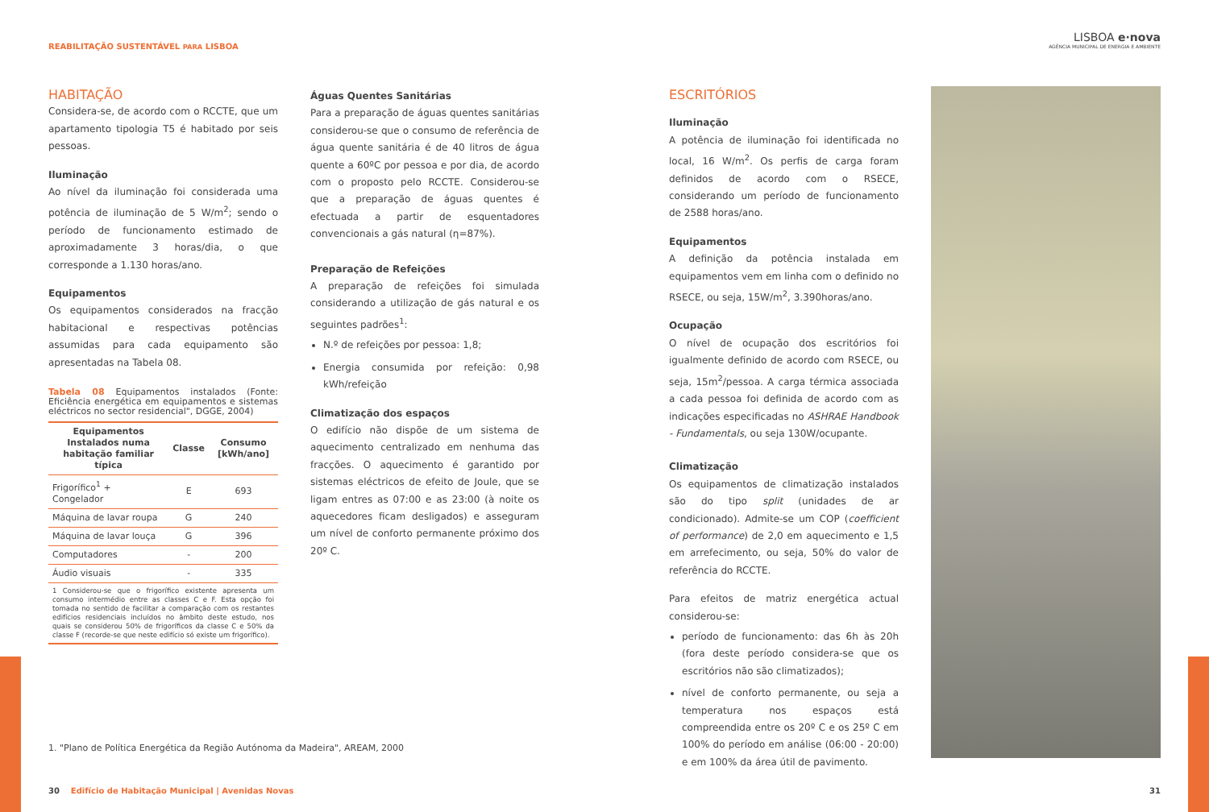REABILITAÇÃO SUSTENTÁVEL PARA LISBOA
LISBOA e·nova
AGÊNCIA MUNICIPAL DE ENERGIA E AMBIENTE
HABITAÇÃO
Considera-se, de acordo com o RCCTE, que um apartamento tipologia T5 é habitado por seis pessoas.
Iluminação
Ao nível da iluminação foi considerada uma potência de iluminação de 5 W/m<sup>2</sup>; sendo o período de funcionamento estimado de aproximadamente 3 horas/dia, o que corresponde a 1.130 horas/ano.
Equipamentos
Os equipamentos considerados na fracção habitacional e respectivas potências assumidas para cada equipamento são apresentadas na Tabela 08.
Tabela 08 Equipamentos instalados (Fonte: Eficiência energética em equipamentos e sistemas eléctricos no sector residencial", DGGE, 2004)
| Equipamentos Instalados numa habitação familiar típica | Classe | Consumo [kWh/ano] |
| --- | --- | --- |
| Frigorífico<sup>1</sup> + Congelador | E | 693 |
| Máquina de lavar roupa | G | 240 |
| Máquina de lavar louça | G | 396 |
| Computadores | - | 200 |
| Áudio visuais | - | 335 |
1 Considerou-se que o frigorífico existente apresenta um consumo intermédio entre as classes C e F. Esta opção foi tomada no sentido de facilitar a comparação com os restantes edifícios residenciais incluídos no âmbito deste estudo, nos quais se considerou 50% de frigoríficos da classe C e 50% da classe F (recorde-se que neste edifício só existe um frigorífico).
Águas Quentes Sanitárias
Para a preparação de águas quentes sanitárias considerou-se que o consumo de referência de água quente sanitária é de 40 litros de água quente a 60ºC por pessoa e por dia, de acordo com o proposto pelo RCCTE. Considerou-se que a preparação de águas quentes é efectuada a partir de esquentadores convencionais a gás natural (η=87%).
Preparação de Refeições
A preparação de refeições foi simulada considerando a utilização de gás natural e os seguintes padrões<sup>1</sup>:
N.º de refeições por pessoa: 1,8;
Energia consumida por refeição: 0,98 kWh/refeição
Climatização dos espaços
O edifício não dispõe de um sistema de aquecimento centralizado em nenhuma das fracções. O aquecimento é garantido por sistemas eléctricos de efeito de Joule, que se ligam entres as 07:00 e as 23:00 (à noite os aquecedores ficam desligados) e asseguram um nível de conforto permanente próximo dos 20º C.
ESCRITÓRIOS
Iluminação
A potência de iluminação foi identificada no local, 16 W/m<sup>2</sup>. Os perfis de carga foram definidos de acordo com o RSECE, considerando um período de funcionamento de 2588 horas/ano.
Equipamentos
A definição da potência instalada em equipamentos vem em linha com o definido no RSECE, ou seja, 15W/m<sup>2</sup>, 3.390horas/ano.
Ocupação
O nível de ocupação dos escritórios foi igualmente definido de acordo com RSECE, ou seja, 15m<sup>2</sup>/pessoa. A carga térmica associada a cada pessoa foi definida de acordo com as indicações especificadas no ASHRAE Handbook - Fundamentals, ou seja 130W/ocupante.
Climatização
Os equipamentos de climatização instalados são do tipo split (unidades de ar condicionado). Admite-se um COP (coefficient of performance) de 2,0 em aquecimento e 1,5 em arrefecimento, ou seja, 50% do valor de referência do RCCTE.
Para efeitos de matriz energética actual considerou-se:
período de funcionamento: das 6h às 20h (fora deste período considera-se que os escritórios não são climatizados);
nível de conforto permanente, ou seja a temperatura nos espaços está compreendida entre os 20º C e os 25º C em 100% do período em análise (06:00 - 20:00) e em 100% da área útil de pavimento.
1. "Plano de Política Energética da Região Autónoma da Madeira", AREAM, 2000
30 Edifício de Habitação Municipal | Avenidas Novas
31